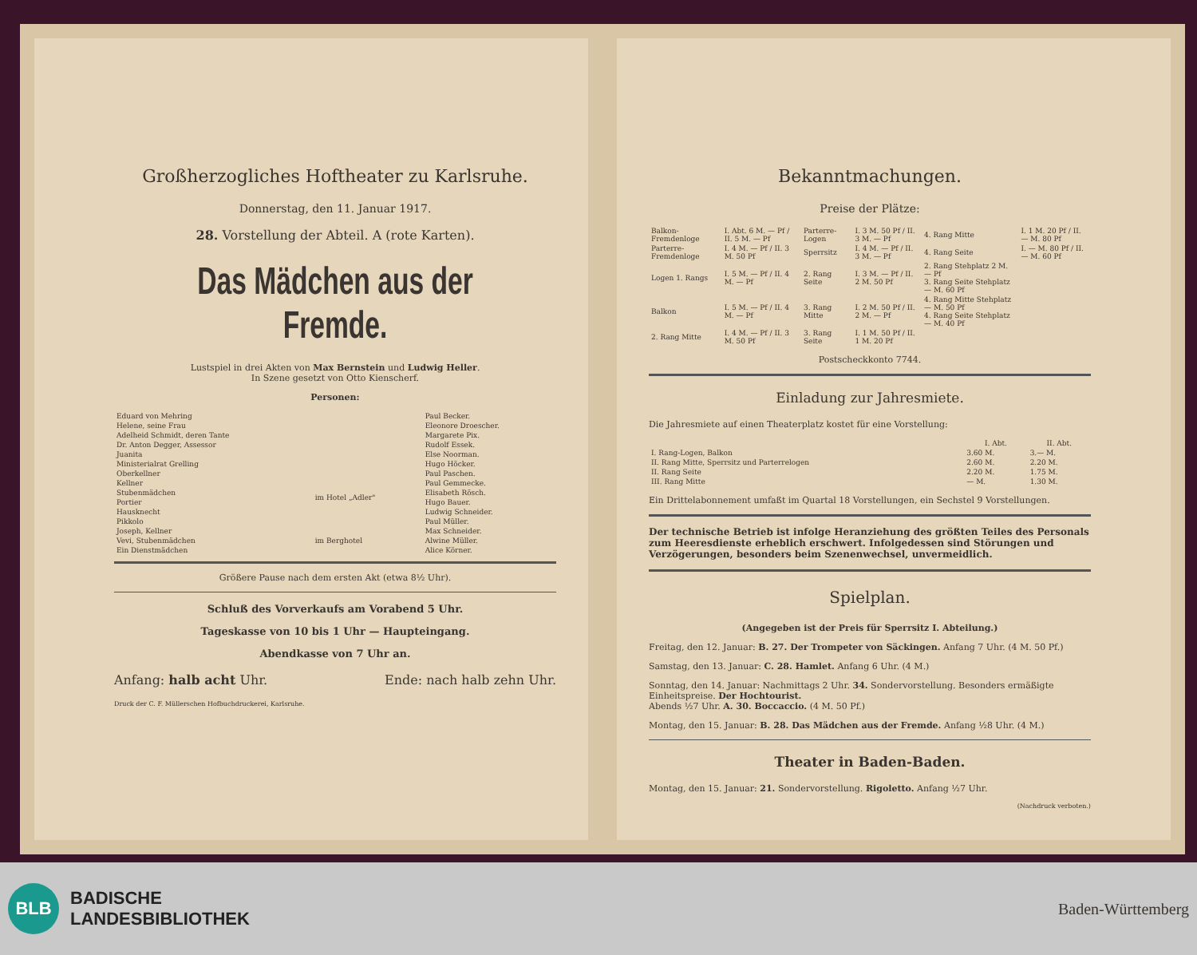Großherzogliches Hoftheater zu Karlsruhe.
Donnerstag, den 11. Januar 1917.
28. Vorstellung der Abteil. A (rote Karten).
Das Mädchen aus der Fremde.
Lustspiel in drei Akten von Max Bernstein und Ludwig Heller.
In Szene gesetzt von Otto Kienscherf.
Personen:
| Eduard von Mehring | | Paul Becker. |
| Helene, seine Frau | | Eleonore Droescher. |
| Adelheid Schmidt, deren Tante | | Margarete Pix. |
| Dr. Anton Degger, Assessor | | Rudolf Essek. |
| Juanita | | Else Noorman. |
| Ministerialrat Grelling | | Hugo Höcker. |
| Oberkellner | im Hotel „Adler" | Paul Paschen. |
| Kellner | | Paul Gemmecke. |
| Stubenmädchen | | Elisabeth Rösch. |
| Portier | | Hugo Bauer. |
| Hausknecht | | Ludwig Schneider. |
| Pikkolo | | Paul Müller. |
| Joseph, Kellner | im Berghotel | Max Schneider. |
| Vevi, Stubenmädchen | | Alwine Müller. |
| Ein Dienstmädchen | | Alice Körner. |
Größere Pause nach dem ersten Akt (etwa 8½ Uhr).
Schluß des Vorverkaufs am Vorabend 5 Uhr.
Tageskasse von 10 bis 1 Uhr — Haupteingang.
Abendkasse von 7 Uhr an.
Anfang: halb acht Uhr. Ende: nach halb zehn Uhr.
Druck der C. F. Müllerschen Hofbuchdruckerei, Karlsruhe.
Bekanntmachungen.
Preise der Plätze:
| Balkon-Fremdenloge | I. Abt. 6 M. — Pf / II. 5 M. — Pf | Parterre-Logen | I. 3 M. 50 Pf / II. 3 M. — Pf | 4. Rang Mitte | I. 1 M. 20 Pf / II. — M. 80 Pf |
| Parterre-Fremdenloge | I. 4 M. — Pf / II. 3 M. 50 Pf | Sperrsitz | I. 4 M. — Pf / II. 3 M. — Pf | 4. Rang Seite | I. — M. 80 Pf / II. — M. 60 Pf |
| Logen 1. Rangs | I. 5 M. — Pf / II. 4 M. — Pf | 2. Rang Seite | I. 3 M. — Pf / II. 2 M. 50 Pf | 2. Rang Stehplatz 2 M. — Pf 3. Rang Seite Stehplatz — M. 60 Pf | |
| Balkon | I. 5 M. — Pf / II. 4 M. — Pf | 3. Rang Mitte | I. 2 M. 50 Pf / II. 2 M. — Pf | 4. Rang Mitte Stehplatz — M. 50 Pf 4. Rang Seite Stehplatz — M. 40 Pf | |
| 2. Rang Mitte | I. 4 M. — Pf / II. 3 M. 50 Pf | 3. Rang Seite | I. 1 M. 50 Pf / II. 1 M. 20 Pf | | |
Postscheckkonto 7744.
Einladung zur Jahresmiete.
Die Jahresmiete auf einen Theaterplatz kostet für eine Vorstellung:
| | I. Abt. | II. Abt. |
| --- | --- | --- |
| I. Rang-Logen, Balkon | 3.60 M. | 3.— M. |
| II. Rang Mitte, Sperrsitz und Parterrelogen | 2.60 M. | 2.20 M. |
| II. Rang Seite | 2.20 M. | 1.75 M. |
| III. Rang Mitte | — M. | 1.30 M. |
Ein Drittelabonnement umfaßt im Quartal 18 Vorstellungen, ein Sechstel 9 Vorstellungen.
Der technische Betrieb ist infolge Heranziehung des größten Teiles des Personals zum Heeresdienste erheblich erschwert. Infolgedessen sind Störungen und Verzögerungen, besonders beim Szenenwechsel, unvermeidlich.
Spielplan.
(Angegeben ist der Preis für Sperrsitz I. Abteilung.)
Freitag, den 12. Januar: B. 27. Der Trompeter von Säckingen. Anfang 7 Uhr. (4 M. 50 Pf.)
Samstag, den 13. Januar: C. 28. Hamlet. Anfang 6 Uhr. (4 M.)
Sonntag, den 14. Januar: Nachmittags 2 Uhr. 34. Sondervorstellung. Besonders ermäßigte Einheitspreise. Der Hochtourist.
Abends ½7 Uhr. A. 30. Boccaccio. (4 M. 50 Pf.)
Montag, den 15. Januar: B. 28. Das Mädchen aus der Fremde. Anfang ½8 Uhr. (4 M.)
Theater in Baden-Baden.
Montag, den 15. Januar: 21. Sondervorstellung. Rigoletto. Anfang ½7 Uhr.
(Nachdruck verboten.)
BLB
BADISCHE
LANDESBIBLIOTHEK
Baden-Württemberg